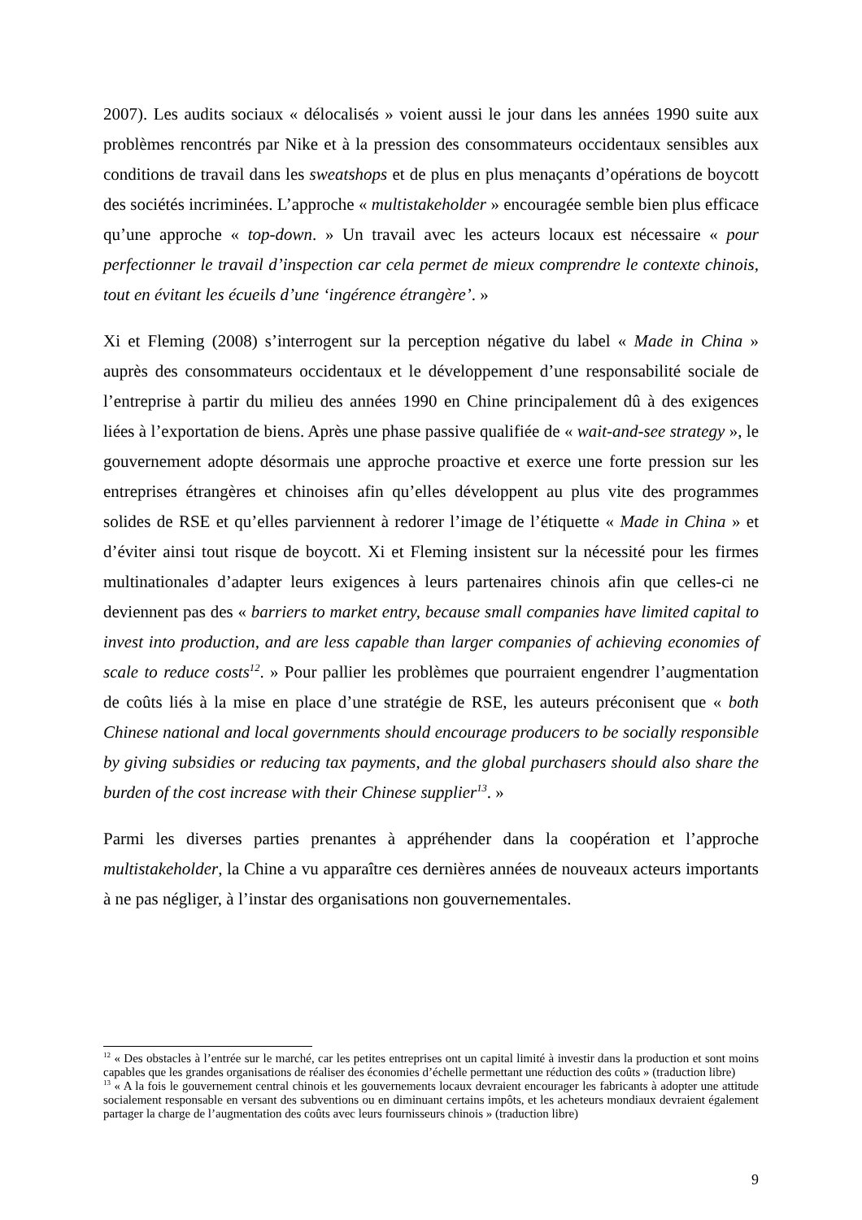2007). Les audits sociaux « délocalisés » voient aussi le jour dans les années 1990 suite aux problèmes rencontrés par Nike et à la pression des consommateurs occidentaux sensibles aux conditions de travail dans les sweatshops et de plus en plus menaçants d’opérations de boycott des sociétés incriminées. L’approche « multistakeholder » encouragée semble bien plus efficace qu’une approche « top-down. » Un travail avec les acteurs locaux est nécessaire « pour perfectionner le travail d’inspection car cela permet de mieux comprendre le contexte chinois, tout en évitant les écueils d’une ‘ingérence étrangère’. »
Xi et Fleming (2008) s’interrogent sur la perception négative du label « Made in China » auprès des consommateurs occidentaux et le développement d’une responsabilité sociale de l’entreprise à partir du milieu des années 1990 en Chine principalement dû à des exigences liées à l’exportation de biens. Après une phase passive qualifiée de « wait-and-see strategy », le gouvernement adopte désormais une approche proactive et exerce une forte pression sur les entreprises étrangères et chinoises afin qu’elles développent au plus vite des programmes solides de RSE et qu’elles parviennent à redorer l’image de l’étiquette « Made in China » et d’éviter ainsi tout risque de boycott. Xi et Fleming insistent sur la nécessité pour les firmes multinationales d’adapter leurs exigences à leurs partenaires chinois afin que celles-ci ne deviennent pas des « barriers to market entry, because small companies have limited capital to invest into production, and are less capable than larger companies of achieving economies of scale to reduce costs<sup>12</sup>. » Pour pallier les problèmes que pourraient engendrer l’augmentation de coûts liés à la mise en place d’une stratégie de RSE, les auteurs préconisent que « both Chinese national and local governments should encourage producers to be socially responsible by giving subsidies or reducing tax payments, and the global purchasers should also share the burden of the cost increase with their Chinese supplier<sup>13</sup>. »
Parmi les diverses parties prenantes à appréhender dans la coopération et l’approche multistakeholder, la Chine a vu apparaître ces dernières années de nouveaux acteurs importants à ne pas négliger, à l’instar des organisations non gouvernementales.
<sup>12</sup> « Des obstacles à l’entrée sur le marché, car les petites entreprises ont un capital limité à investir dans la production et sont moins capables que les grandes organisations de réaliser des économies d’échelle permettant une réduction des coûts » (traduction libre)
<sup>13</sup> « A la fois le gouvernement central chinois et les gouvernements locaux devraient encourager les fabricants à adopter une attitude socialement responsable en versant des subventions ou en diminuant certains impôts, et les acheteurs mondiaux devraient également partager la charge de l’augmentation des coûts avec leurs fournisseurs chinois » (traduction libre)
9